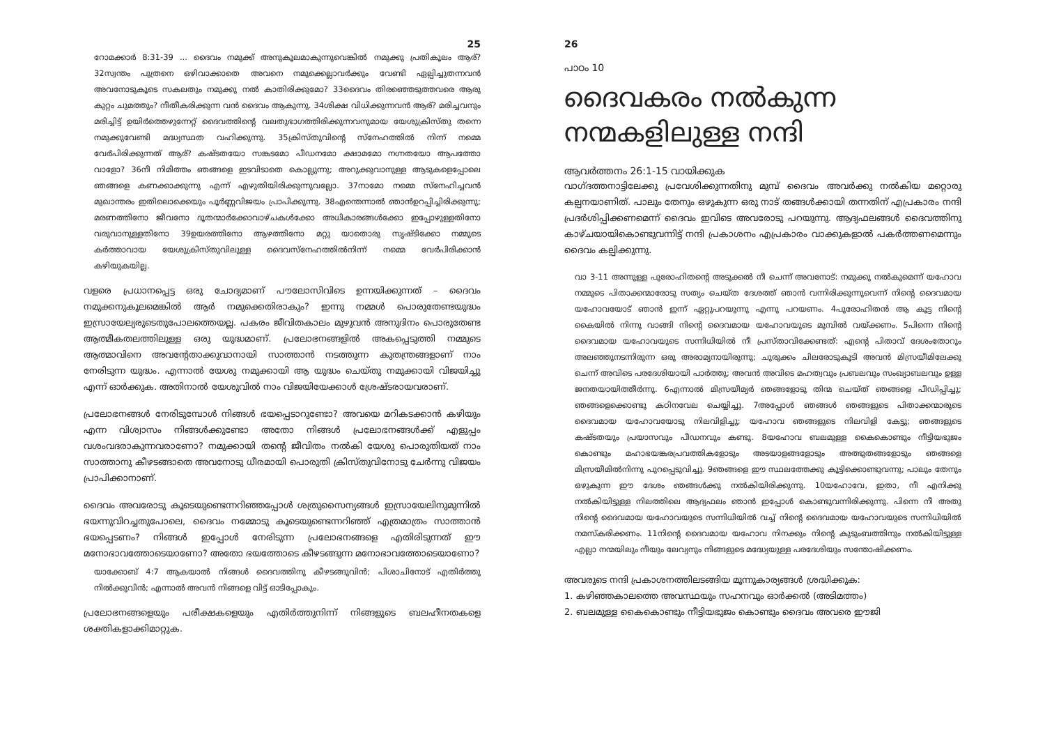25
റോമക്കാർ 8:31-39 ... ദൈവം നമുക്ക് അനുകൂലമാകുന്നുവെങ്കിൽ നമുക്കു പ്രതികൂലം ആര്? 32സ്വന്തം പുത്രനെ ഒഴിവാക്കാതെ അവനെ നമുക്കെല്ലാവർക്കും വേണ്ടി ഏല്പിച്ചുതന്നവൻ അവനോടുകൂടെ സകലതും നമുക്കു നൽ കാതിരിക്കുമോ? 33ദൈവം തിരഞ്ഞെടുത്തവരെ ആരു കുറ്റം ചുമത്തും? നീതീകരിക്കുന്ന വൻ ദൈവം ആകുന്നു. 34ശിക്ഷ വിധിക്കുന്നവൻ ആര്? മരിച്ചവനും മരിച്ചിട്ട് ഉയിർത്തെഴുന്നേറ്റ് ദൈവത്തിന്റെ വലതുഭാഗത്തിരിക്കുന്നവനുമായ യേശുക്രിസ്തു തന്നെ നമുക്കുവേണ്ടി മദ്ധ്യസ്ഥത വഹിക്കുന്നു. 35ക്രിസ്തുവിന്റെ സ്നേഹത്തിൽ നിന്ന് നമ്മെ വേർപിരിക്കുന്നത് ആര്? കഷ്ടതയോ സങ്കടമോ പീഡനമോ ക്ഷാമമോ നഗ്നതയോ ആപത്തോ വാളോ? 36നീ നിമിത്തം ഞങ്ങളെ ഇടവിടാതെ കൊല്ലുന്നു; അറുക്കുവാനുള്ള ആടുകളെപ്പോലെ ഞങ്ങളെ കണക്കാക്കുന്നു എന്ന് എഴുതിയിരിക്കുന്നുവല്ലോ. 37നാമോ നമ്മെ സ്നേഹിച്ചവൻ മുഖാന്തരം ഇതിലൊക്കെയും പൂർണ്ണവിജയം പ്രാപിക്കുന്നു. 38എന്തെന്നാൽ ഞാൻഉറപ്പിച്ചിരിക്കുന്നു; മരണത്തിനോ ജീവനോ ദൂതന്മാർക്കോവാഴ്ചകൾക്കോ അധികാരങ്ങൾക്കോ ഇപ്പോഴുള്ളതിനോ വരുവാനുള്ളതിനോ 39ഉയരത്തിനോ ആഴത്തിനോ മറ്റു യാതൊരു സൃഷ്ടിക്കോ നമ്മുടെ കർത്താവായ യേശുക്രിസ്തുവിലുള്ള ദൈവസ്നേഹത്തിൽനിന്ന് നമ്മെ വേർപിരിക്കാൻ കഴിയുകയില്ല.
വളരെ പ്രധാനപ്പെട്ട ഒരു ചോദ്യമാണ് പൗലോസിവിടെ ഉന്നയിക്കുന്നത് – ദൈവം നമുക്കനുകൂലമെങ്കിൽ ആർ നമുക്കെതിരാകും? ഇന്നു നമ്മൾ പൊരുതേണ്ടയുദ്ധം ഇസ്രായേല്യരുടെതുപോലത്തെയല്ല. പകരം ജീവിതകാലം മുഴുവൻ അനുദിനം പൊരുതേണ്ട ആത്മീകതലത്തിലുള്ള ഒരു യുദ്ധമാണ്. പ്രലോഭനങ്ങളിൽ അകപ്പെടുത്തി നമ്മുടെ ആത്മാവിനെ അവന്റേതാക്കുവാനായി സാത്താൻ നടത്തുന്ന കുതന്ത്രങ്ങളാണ് നാം നേരിടുന്ന യുദ്ധം. എന്നാൽ യേശു നമുക്കായി ആ യുദ്ധം ചെയ്തു നമുക്കായി വിജയിച്ചു എന്ന് ഓർക്കുക. അതിനാൽ യേശുവിൽ നാം വിജയിയേക്കാൾ ശ്രേഷ്ടരായവരാണ്.
പ്രലോഭനങ്ങൾ നേരിടുമ്പോൾ നിങ്ങൾ ഭയപ്പെടാറുണ്ടോ? അവയെ മറികടക്കാൻ കഴിയും എന്ന വിശ്വാസം നിങ്ങൾക്കുണ്ടോ അതോ നിങ്ങൾ പ്രലോഭനങ്ങൾക്ക് എളുപ്പം വശംവദരാകുന്നവരാണോ? നമുക്കായി തന്റെ ജീവിതം നൽകി യേശു പൊരുതിയത് നാം സാത്താനു കീഴടങ്ങാതെ അവനോടു ധീരമായി പൊരുതി ക്രിസ്തുവിനോടു ചേർന്നു വിജയം പ്രാപിക്കാനാണ്.
ദൈവം അവരോടു കൂടെയുണ്ടെന്നറിഞ്ഞപ്പോൾ ശത്രുസൈന്യങ്ങൾ ഇസ്രായേലിനുമുന്നിൽ ഭയന്നുവിറച്ചതുപോലെ, ദൈവം നമ്മോടു കൂടെയുണ്ടെന്നറിഞ്ഞ് എത്രമാത്രം സാത്താൻ ഭയപ്പെടണം? നിങ്ങൾ ഇപ്പോൾ നേരിടുന്ന പ്രലോഭനങ്ങളെ എതിരിടുന്നത് ഈ മനോഭാവത്തോടെയാണോ? അതോ ഭയത്തോടെ കീഴടങ്ങുന്ന മനോഭാവത്തോടെയാണോ?
യാക്കോബ് 4:7 ആകയാൽ നിങ്ങൾ ദൈവത്തിനു കീഴടങ്ങുവിൻ; പിശാചിനോട് എതിർത്തു നിൽക്കുവിൻ; എന്നാൽ അവൻ നിങ്ങളെ വിട്ട് ഓടിപ്പോകും.
പ്രലോഭനങ്ങളെയും പരീക്ഷകളെയും എതിർത്തുനിന്ന് നിങ്ങളുടെ ബലഹീനതകളെ ശക്തികളാക്കിമാറ്റുക.
26
പാഠം 10
ദൈവകരം നൽകുന്ന നന്മകളിലുള്ള നന്ദി
ആവർത്തനം 26:1-15 വായിക്കുക
വാഗ്ദത്തനാട്ടിലേക്കു പ്രവേശിക്കുന്നതിനു മുമ്പ് ദൈവം അവർക്കു നൽകിയ മറ്റൊരു കല്പനയാണിത്. പാലും തേനും ഒഴുകുന്ന ഒരു നാട് തങ്ങൾക്കായി തന്നതിന് എപ്രകാരം നന്ദി പ്രദർശിപ്പിക്കണമെന്ന് ദൈവം ഇവിടെ അവരോടു പറയുന്നു. ആദ്യഫലങ്ങൾ ദൈവത്തിനു കാഴ്ചയായികൊണ്ടുവന്നിട്ട് നന്ദി പ്രകാശനം എപ്രകാരം വാക്കുകളാൽ പകർത്തണമെന്നും ദൈവം കല്പിക്കുന്നു.
വാ 3-11 അന്നുള്ള പുരോഹിതന്റെ അടുക്കൽ നീ ചെന്ന് അവനോട്: നമുക്കു നൽകുമെന്ന് യഹോവ നമ്മുടെ പിതാക്കന്മാരോടു സത്യം ചെയ്ത ദേശത്ത് ഞാൻ വന്നിരിക്കുന്നുവെന്ന് നിന്റെ ദൈവമായ യഹോവയോട് ഞാൻ ഇന്ന് ഏറ്റുപറയുന്നു എന്നു പറയണം. 4പുരോഹിതൻ ആ കൂട്ട നിന്റെ കൈയിൽ നിന്നു വാങ്ങി നിന്റെ ദൈവമായ യഹോവയുടെ മുമ്പിൽ വയ്ക്കണം. 5പിന്നെ നിന്റെ ദൈവമായ യഹോവയുടെ സന്നിധിയിൽ നീ പ്രസ്താവിക്കേണ്ടത്: എന്റെ പിതാവ് ദേശംതോറും അലഞ്ഞുനടന്നിരുന്ന ഒരു അരാമ്യനായിരുന്നു; ചുരുക്കം ചിലരോടുകൂടി അവൻ മിസ്രയീമിലേക്കു ചെന്ന് അവിടെ പരദേശിയായി പാർത്തു; അവൻ അവിടെ മഹത്വവും പ്രബലവും സംഖ്യാബലവും ഉള്ള ജനതയായിത്തീർന്നു. 6എന്നാൽ മിസ്രയീമ്യർ ഞങ്ങളോടു തിന്മ ചെയ്ത് ഞങ്ങളെ പീഡിപ്പിച്ചു; ഞങ്ങളെക്കൊണ്ടു കഠിനവേല ചെയ്യിച്ചു. 7അപ്പോൾ ഞങ്ങൾ ഞങ്ങളുടെ പിതാക്കന്മാരുടെ ദൈവമായ യഹോവയോടു നിലവിളിച്ചു; യഹോവ ഞങ്ങളുടെ നിലവിളി കേട്ടു; ഞങ്ങളുടെ കഷ്ടതയും പ്രയാസവും പീഡനവും കണ്ടു. 8യഹോവ ബലമുള്ള കൈകൊണ്ടും നീട്ടിയഭുജം കൊണ്ടും മഹാഭയങ്കരപ്രവത്തികളോടും അടയാളങ്ങളോടും അത്ഭുതങ്ങളോടും ഞങ്ങളെ മിസ്രയീമിൽനിന്നു പുറപ്പെടുവിച്ചു. 9ഞങ്ങളെ ഈ സ്ഥലത്തേക്കു കൂട്ടിക്കൊണ്ടുവന്നു; പാലും തേനും ഒഴുകുന്ന ഈ ദേശം ഞങ്ങൾക്കു നൽകിയിരിക്കുന്നു. 10യഹോവേ, ഇതാ, നീ എനിക്കു നൽകിയിട്ടുള്ള നിലത്തിലെ ആദ്യഫലം ഞാൻ ഇപ്പോൾ കൊണ്ടുവന്നിരിക്കുന്നു. പിന്നെ നീ അതു നിന്റെ ദൈവമായ യഹോവയുടെ സന്നിധിയിൽ വച്ച് നിന്റെ ദൈവമായ യഹോവയുടെ സന്നിധിയിൽ നമസ്കരിക്കണം. 11നിന്റെ ദൈവമായ യഹോവ നിനക്കും നിന്റെ കുടുംബത്തിനും നൽകിയിട്ടുള്ള എല്ലാ നന്മയിലും നീയും ലേവ്യനും നിങ്ങളുടെ മദ്ധ്യേയുള്ള പരദേശിയും സന്തോഷിക്കണം.
അവരുടെ നന്ദി പ്രകാശനത്തിലടങ്ങിയ മൂന്നുകാര്യങ്ങൾ ശ്രദ്ധിക്കുക:
1. കഴിഞ്ഞകാലത്തെ അവസ്ഥയും സഹനവും ഓർക്കൽ (അടിമത്തം)
2. ബലമുള്ള കൈകൊണ്ടും നീട്ടിയഭുജം കൊണ്ടും ദൈവം അവരെ ഈജി